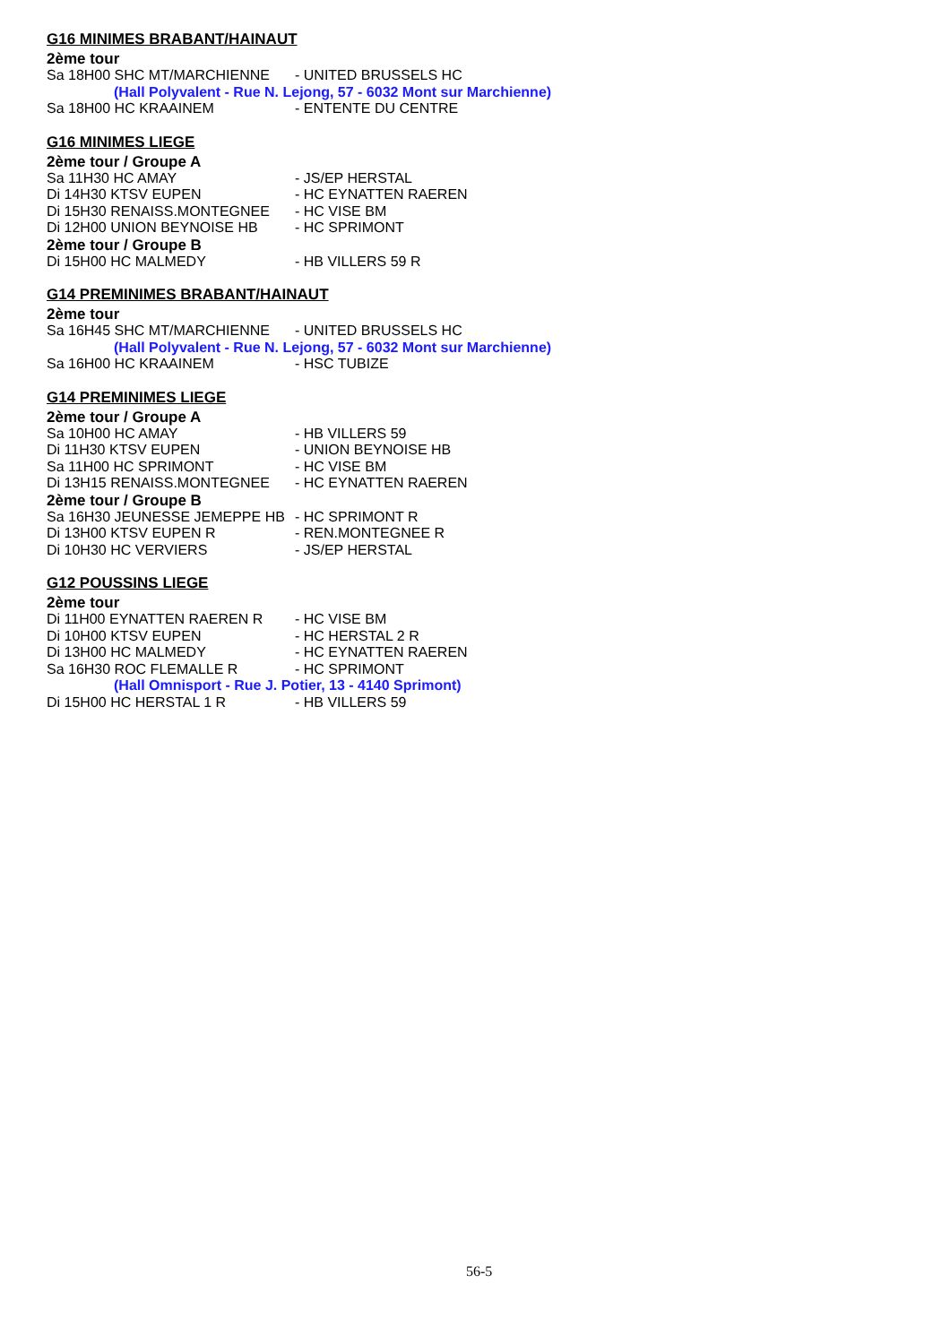G16 MINIMES BRABANT/HAINAUT
2ème tour
Sa 18H00 SHC MT/MARCHIENNE - UNITED BRUSSELS HC
(Hall Polyvalent - Rue N. Lejong, 57 - 6032 Mont sur Marchienne)
Sa 18H00 HC KRAAINEM - ENTENTE DU CENTRE
G16 MINIMES LIEGE
2ème tour / Groupe A
Sa 11H30 HC AMAY - JS/EP HERSTAL
Di 14H30 KTSV EUPEN - HC EYNATTEN RAEREN
Di 15H30 RENAISS.MONTEGNEE - HC VISE BM
Di 12H00 UNION BEYNOISE HB - HC SPRIMONT
2ème tour / Groupe B
Di 15H00 HC MALMEDY - HB VILLERS 59 R
G14 PREMINIMES BRABANT/HAINAUT
2ème tour
Sa 16H45 SHC MT/MARCHIENNE - UNITED BRUSSELS HC
(Hall Polyvalent - Rue N. Lejong, 57 - 6032 Mont sur Marchienne)
Sa 16H00 HC KRAAINEM - HSC TUBIZE
G14 PREMINIMES LIEGE
2ème tour / Groupe A
Sa 10H00 HC AMAY - HB VILLERS 59
Di 11H30 KTSV EUPEN - UNION BEYNOISE HB
Sa 11H00 HC SPRIMONT - HC VISE BM
Di 13H15 RENAISS.MONTEGNEE - HC EYNATTEN RAEREN
2ème tour / Groupe B
Sa 16H30 JEUNESSE JEMEPPE HB - HC SPRIMONT R
Di 13H00 KTSV EUPEN R - REN.MONTEGNEE R
Di 10H30 HC VERVIERS - JS/EP HERSTAL
G12 POUSSINS LIEGE
2ème tour
Di 11H00 EYNATTEN RAEREN R - HC VISE BM
Di 10H00 KTSV EUPEN - HC HERSTAL 2 R
Di 13H00 HC MALMEDY - HC EYNATTEN RAEREN
Sa 16H30 ROC FLEMALLE R - HC SPRIMONT
(Hall Omnisport - Rue J. Potier, 13 - 4140 Sprimont)
Di 15H00 HC HERSTAL 1 R - HB VILLERS 59
56-5